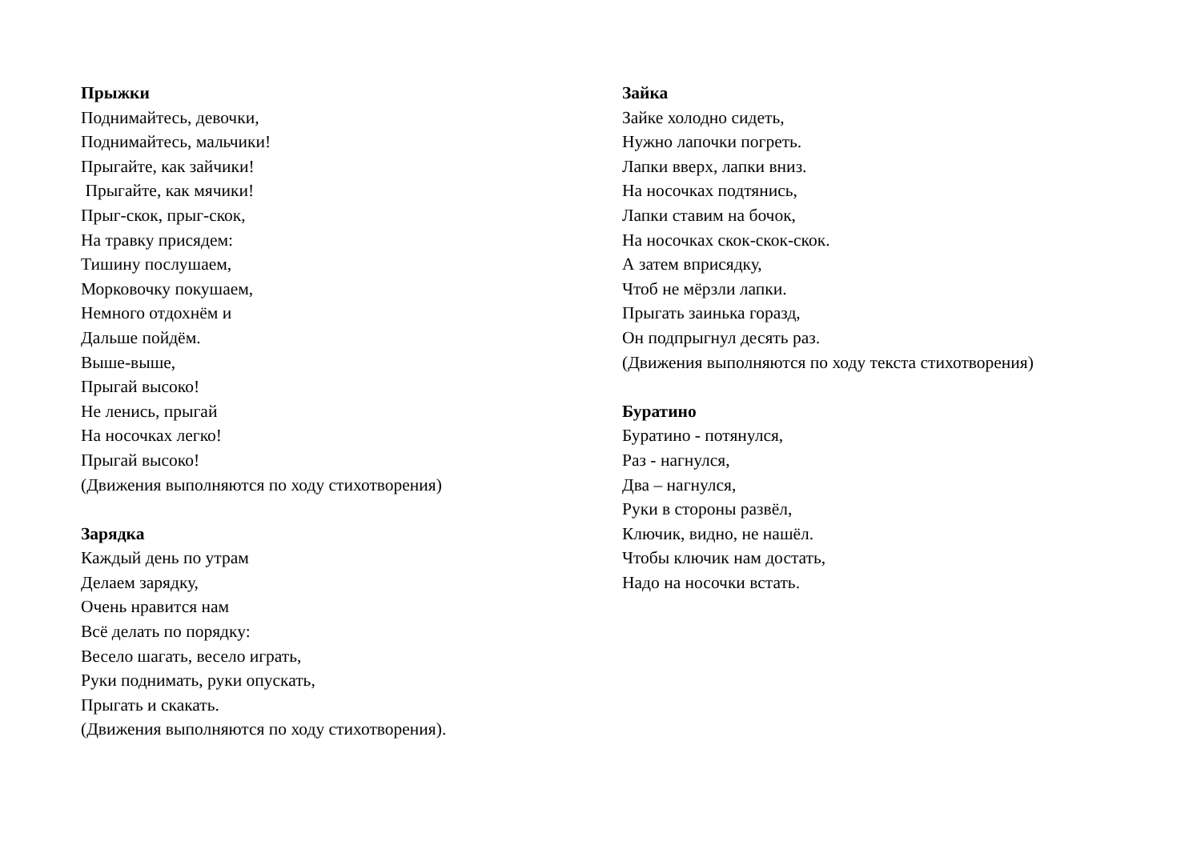Прыжки
Поднимайтесь, девочки,
Поднимайтесь, мальчики!
Прыгайте, как зайчики!
Прыгайте, как мячики!
Прыг-скок, прыг-скок,
На травку присядем:
Тишину послушаем,
Морковочку покушаем,
Немного отдохнём и
Дальше пойдём.
Выше-выше,
Прыгай высоко!
Не ленись, прыгай
На носочках легко!
Прыгай высоко!
(Движения выполняются по ходу стихотворения)
Зарядка
Каждый день по утрам
Делаем зарядку,
Очень нравится нам
Всё делать по порядку:
Весело шагать, весело играть,
Руки поднимать, руки опускать,
Прыгать и скакать.
(Движения выполняются по ходу стихотворения).
Зайка
Зайке холодно сидеть,
Нужно лапочки погреть.
Лапки вверх, лапки вниз.
На носочках подтянись,
Лапки ставим на бочок,
На носочках скок-скок-скок.
А затем вприсядку,
Чтоб не мёрзли лапки.
Прыгать заинька горазд,
Он подпрыгнул десять раз.
(Движения выполняются по ходу текста стихотворения)
Буратино
Буратино - потянулся,
Раз - нагнулся,
Два – нагнулся,
Руки в стороны развёл,
Ключик, видно, не нашёл.
Чтобы ключик нам достать,
Надо на носочки встать.